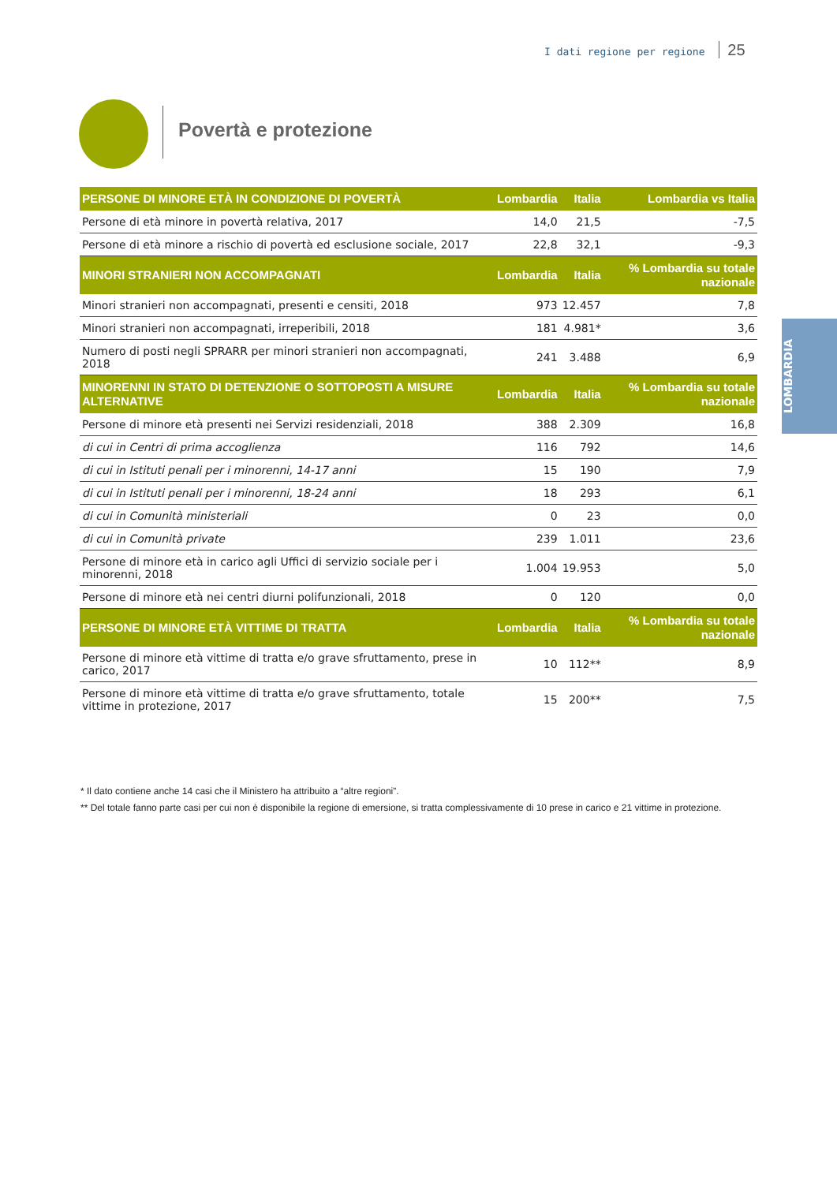I dati regione per regione 25
Povertà e protezione
LOMBARDIA
| PERSONE DI MINORE ETÀ IN CONDIZIONE DI POVERTÀ | Lombardia | Italia | Lombardia vs Italia |
| --- | --- | --- | --- |
| Persone di età minore in povertà relativa, 2017 | 14,0 | 21,5 | -7,5 |
| Persone di età minore a rischio di povertà ed esclusione sociale, 2017 | 22,8 | 32,1 | -9,3 |
| MINORI STRANIERI NON ACCOMPAGNATI | Lombardia | Italia | % Lombardia su totale nazionale |
| Minori stranieri non accompagnati, presenti e censiti, 2018 | 973 | 12.457 | 7,8 |
| Minori stranieri non accompagnati, irreperibili, 2018 | 181 | 4.981* | 3,6 |
| Numero di posti negli SPRARR per minori stranieri non accompagnati, 2018 | 241 | 3.488 | 6,9 |
| MINORENNI IN STATO DI DETENZIONE O SOTTOPOSTI A MISURE ALTERNATIVE | Lombardia | Italia | % Lombardia su totale nazionale |
| Persone di minore età presenti nei Servizi residenziali, 2018 | 388 | 2.309 | 16,8 |
| di cui in Centri di prima accoglienza | 116 | 792 | 14,6 |
| di cui in Istituti penali per i minorenni, 14-17 anni | 15 | 190 | 7,9 |
| di cui in Istituti penali per i minorenni, 18-24 anni | 18 | 293 | 6,1 |
| di cui in Comunità ministeriali | 0 | 23 | 0,0 |
| di cui in Comunità private | 239 | 1.011 | 23,6 |
| Persone di minore età in carico agli Uffici di servizio sociale per i minorenni, 2018 | 1.004 | 19.953 | 5,0 |
| Persone di minore età nei centri diurni polifunzionali, 2018 | 0 | 120 | 0,0 |
| PERSONE DI MINORE ETÀ VITTIME DI TRATTA | Lombardia | Italia | % Lombardia su totale nazionale |
| Persone di minore età vittime di tratta e/o grave sfruttamento, prese in carico, 2017 | 10 | 112** | 8,9 |
| Persone di minore età vittime di tratta e/o grave sfruttamento, totale vittime in protezione, 2017 | 15 | 200** | 7,5 |
* Il dato contiene anche 14 casi che il Ministero ha attribuito a “altre regioni”.
** Del totale fanno parte casi per cui non è disponibile la regione di emersione, si tratta complessivamente di 10 prese in carico e 21 vittime in protezione.